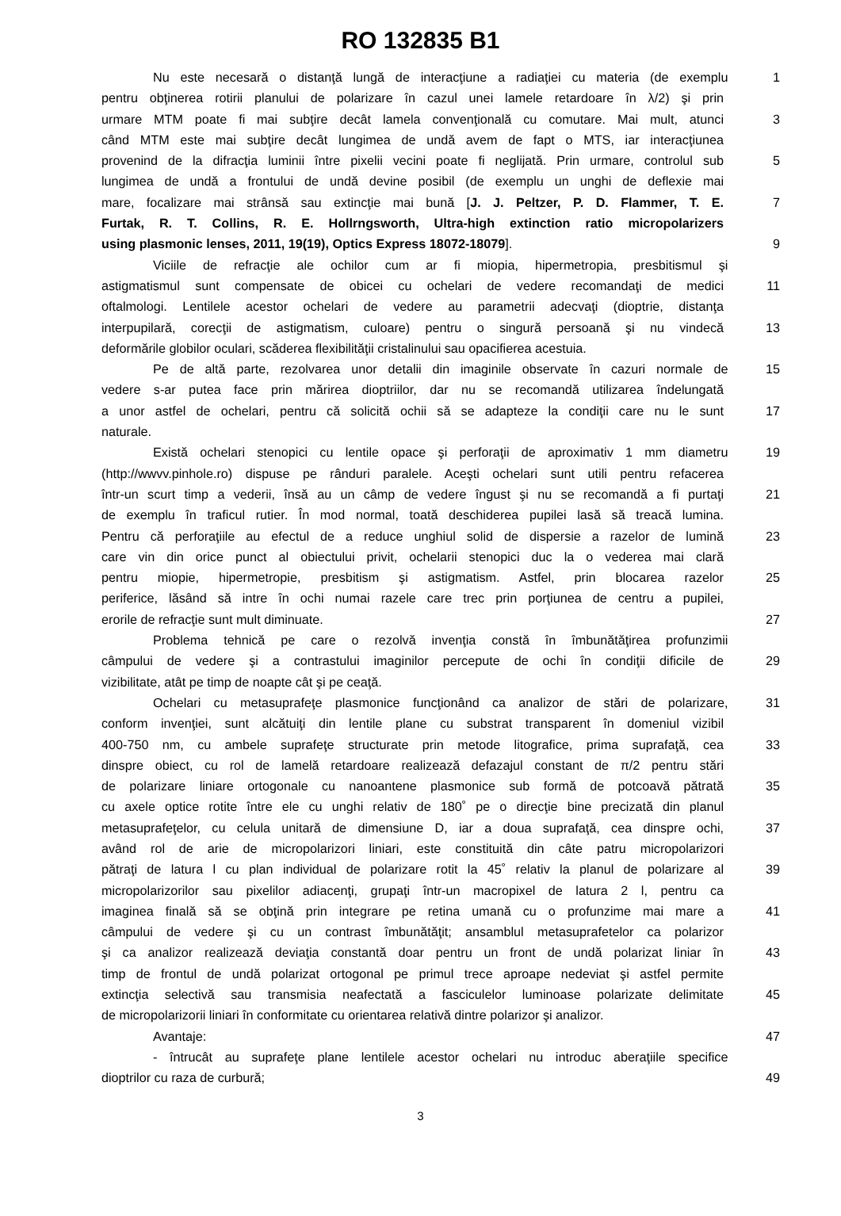RO 132835 B1
Nu este necesară o distanţă lungă de interacţiune a radiaţiei cu materia (de exemplu
1
pentru obţinerea rotirii planului de polarizare în cazul unei lamele retardoare în λ/2) şi prin
urmare MTM poate fi mai subţire decât lamela convenţională cu comutare. Mai mult, atunci
3
când MTM este mai subţire decât lungimea de undă avem de fapt o MTS, iar interacţiunea
provenind de la difracţia luminii între pixelii vecini poate fi neglijată. Prin urmare, controlul sub
5
lungimea de undă a frontului de undă devine posibil (de exemplu un unghi de deflexie mai
mare, focalizare mai strânsă sau extincţie mai bună [J. J. Peltzer, P. D. Flammer, T. E.
7
Furtak, R. T. Collins, R. E. Hollrngsworth, Ultra-high extinction ratio micropolarizers
using plasmonic lenses, 2011, 19(19), Optics Express 18072-18079]. 9
Viciile de refracţie ale ochilor cum ar fi miopia, hipermetropia, presbitismul şi
astigmatismul sunt compensate de obicei cu ochelari de vedere recomandaţi de medici
11
oftalmologi. Lentilele acestor ochelari de vedere au parametrii adecvaţi (dioptrie, distanţa
interpupilară, corecţii de astigmatism, culoare) pentru o singură persoană şi nu vindecă
13
deformările globilor oculari, scăderea flexibilităţii cristalinului sau opacifierea acestuia.
Pe de altă parte, rezolvarea unor detalii din imaginile observate în cazuri normale de
15
vedere s-ar putea face prin mărirea dioptriilor, dar nu se recomandă utilizarea îndelungată
a unor astfel de ochelari, pentru că solicită ochii să se adapteze la condiţii care nu le sunt
17
naturale.
Există ochelari stenopici cu lentile opace şi perforaţii de aproximativ 1 mm diametru
19
(http://wwvv.pinhole.ro) dispuse pe rânduri paralele. Aceşti ochelari sunt utili pentru refacerea
într-un scurt timp a vederii, însă au un câmp de vedere îngust şi nu se recomandă a fi purtaţi
21
de exemplu în traficul rutier. În mod normal, toată deschiderea pupilei lasă să treacă lumina.
Pentru că perforaţiile au efectul de a reduce unghiul solid de dispersie a razelor de lumină
23
care vin din orice punct al obiectului privit, ochelarii stenopici duc la o vederea mai clară
pentru miopie, hipermetropie, presbitism şi astigmatism. Astfel, prin blocarea razelor
25
periferice, lăsând să intre în ochi numai razele care trec prin porţiunea de centru a pupilei,
erorile de refracţie sunt mult diminuate. 27
Problema tehnică pe care o rezolvă invenţia constă în îmbunătăţirea profunzimii
câmpului de vedere şi a contrastului imaginilor percepute de ochi în condiţii dificile de
29
vizibilitate, atât pe timp de noapte cât şi pe ceaţă.
Ochelari cu metasuprafeţe plasmonice funcţionând ca analizor de stări de polarizare,
31
conform invenţiei, sunt alcătuiţi din lentile plane cu substrat transparent în domeniul vizibil
400-750 nm, cu ambele suprafeţe structurate prin metode litografice, prima suprafaţă, cea
33
dinspre obiect, cu rol de lamelă retardoare realizează defazajul constant de π/2 pentru stări
de polarizare liniare ortogonale cu nanoantene plasmonice sub formă de potcoavă pătrată
35
cu axele optice rotite între ele cu unghi relativ de 180˚ pe o direcţie bine precizată din planul
metasuprafeţelor, cu celula unitară de dimensiune D, iar a doua suprafaţă, cea dinspre ochi,
37
având rol de arie de micropolarizori liniari, este constituită din câte patru micropolarizori
pătraţi de latura l cu plan individual de polarizare rotit la 45˚ relativ la planul de polarizare al
39
micropolarizorilor sau pixelilor adiacenţi, grupaţi într-un macropixel de latura 2 l, pentru ca
imaginea finală să se obţină prin integrare pe retina umană cu o profunzime mai mare a
41
câmpului de vedere şi cu un contrast îmbunătăţit; ansamblul metasuprafetelor ca polarizor
şi ca analizor realizează deviaţia constantă doar pentru un front de undă polarizat liniar în
43
timp de frontul de undă polarizat ortogonal pe primul trece aproape nedeviat şi astfel permite
extincţia selectivă sau transmisia neafectată a fasciculelor luminoase polarizate delimitate
45
de micropolarizorii liniari în conformitate cu orientarea relativă dintre polarizor şi analizor.
Avantaje: 47
- întrucât au suprafeţe plane lentilele acestor ochelari nu introduc aberaţiile specifice
dioptrilor cu raza de curbură; 49
3